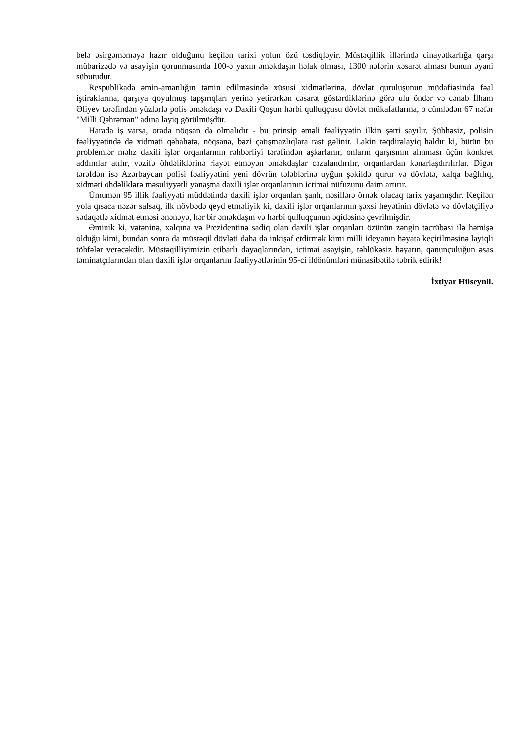belə əsirgəməməyə hazır olduğunu keçilən tarixi yolun özü təsdiqləyir. Müstəqillik illərində cinayətkarlığa qarşı mübarizədə və asayişin qorunmasında 100-ə yaxın əməkdaşın həlak olması, 1300 nəfərin xəsarət alması bunun əyani sübutudur.
Respublikada əmin-amanlığın təmin edilməsində xüsusi xidmətlərinə, dövlət quruluşunun müdafiəsində fəal iştiraklarına, qarşıya qoyulmuş tapşırıqları yerinə yetirərkən cəsarət göstərdiklərinə görə ulu öndər və cənab İlham Əliyev tərəfindən yüzlərlə polis əməkdaşı və Daxili Qoşun hərbi qulluqçusu dövlət mükafatlarına, o cümlədən 67 nəfər "Milli Qəhrəman" adına layiq görülmüşdür.
Harada iş varsa, orada nöqsan da olmalıdır - bu prinsip əməli fəaliyyətin ilkin şərti sayılır. Şübhəsiz, polisin fəaliyyətində də xidməti qəbahətə, nöqsana, bəzi çatışmazlıqlara rast gəlinir. Lakin təqdirəlayiq haldır ki, bütün bu problemlər məhz daxili işlər orqanlarının rəhbərliyi tərəfindən aşkarlanır, onların qarşısının alınması üçün konkret addımlar atılır, vəzifə öhdəliklərinə riayət etməyən əməkdaşlar cəzalandırılır, orqanlardan kənarlaşdırılırlar. Digər tərəfdən isə Azərbaycan polisi fəaliyyətini yeni dövrün tələblərinə uyğun şəkildə qurur və dövlətə, xalqa bağlılıq, xidməti öhdəliklərə məsuliyyətli yanaşma daxili işlər orqanlarının ictimai nüfuzunu daim artırır.
Ümumən 95 illik fəaliyyəti müddətində daxili işlər orqanları şanlı, nəsillərə örnək olacaq tarix yaşamışdır. Keçilən yola qısaca nəzər salsaq, ilk növbədə qeyd etməliyik ki, daxili işlər orqanlarının şəxsi heyətinin dövlətə və dövlətçiliyə sədaqətlə xidmət etməsi ənənəyə, hər bir əməkdaşın və hərbi qulluqçunun əqidəsinə çevrilmişdir.
Əminik ki, vətəninə, xalqına və Prezidentinə sadiq olan daxili işlər orqanları özünün zəngin təcrübəsi ilə həmişə olduğu kimi, bundan sonra da müstəqil dövləti daha da inkişaf etdirmək kimi milli ideyanın həyata keçirilməsinə layiqli töhfələr verəcəkdir. Müstəqilliyimizin etibarlı dayaqlarından, ictimai asayişin, təhlükəsiz həyatın, qanunçuluğun əsas təminatçılarından olan daxili işlər orqanlarını fəaliyyətlərinin 95-ci ildönümləri münasibətilə təbrik edirik!
İxtiyar Hüseynli.